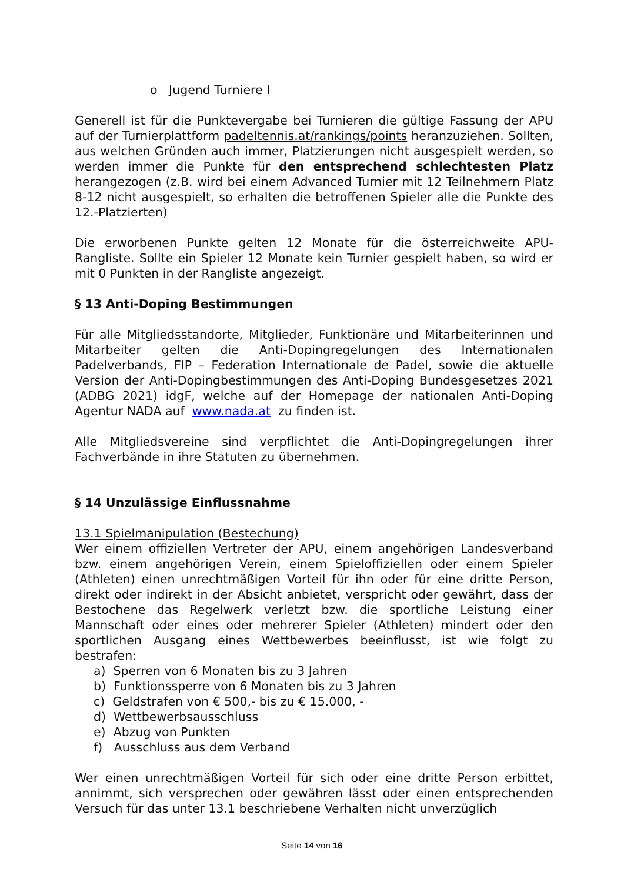o Jugend Turniere I
Generell ist für die Punktevergabe bei Turnieren die gültige Fassung der APU auf der Turnierplattform padeltennis.at/rankings/points heranzuziehen. Sollten, aus welchen Gründen auch immer, Platzierungen nicht ausgespielt werden, so werden immer die Punkte für den entsprechend schlechtesten Platz herangezogen (z.B. wird bei einem Advanced Turnier mit 12 Teilnehmern Platz 8-12 nicht ausgespielt, so erhalten die betroffenen Spieler alle die Punkte des 12.-Platzierten)
Die erworbenen Punkte gelten 12 Monate für die österreichweite APU-Rangliste. Sollte ein Spieler 12 Monate kein Turnier gespielt haben, so wird er mit 0 Punkten in der Rangliste angezeigt.
§ 13 Anti-Doping Bestimmungen
Für alle Mitgliedsstandorte, Mitglieder, Funktionäre und Mitarbeiterinnen und Mitarbeiter gelten die Anti-Dopingregelungen des Internationalen Padelverbands, FIP – Federation Internationale de Padel, sowie die aktuelle Version der Anti-Dopingbestimmungen des Anti-Doping Bundesgesetzes 2021 (ADBG 2021) idgF, welche auf der Homepage der nationalen Anti-Doping Agentur NADA auf www.nada.at zu finden ist.
Alle Mitgliedsvereine sind verpflichtet die Anti-Dopingregelungen ihrer Fachverbände in ihre Statuten zu übernehmen.
§ 14 Unzulässige Einflussnahme
13.1 Spielmanipulation (Bestechung)
Wer einem offiziellen Vertreter der APU, einem angehörigen Landesverband bzw. einem angehörigen Verein, einem Spieloffiziellen oder einem Spieler (Athleten) einen unrechtmäßigen Vorteil für ihn oder für eine dritte Person, direkt oder indirekt in der Absicht anbietet, verspricht oder gewährt, dass der Bestochene das Regelwerk verletzt bzw. die sportliche Leistung einer Mannschaft oder eines oder mehrerer Spieler (Athleten) mindert oder den sportlichen Ausgang eines Wettbewerbes beeinflusst, ist wie folgt zu bestrafen:
a) Sperren von 6 Monaten bis zu 3 Jahren
b) Funktionssperre von 6 Monaten bis zu 3 Jahren
c) Geldstrafen von € 500,- bis zu € 15.000, -
d) Wettbewerbsausschluss
e) Abzug von Punkten
f) Ausschluss aus dem Verband
Wer einen unrechtmäßigen Vorteil für sich oder eine dritte Person erbittet, annimmt, sich versprechen oder gewähren lässt oder einen entsprechenden Versuch für das unter 13.1 beschriebene Verhalten nicht unverzüglich
Seite 14 von 16